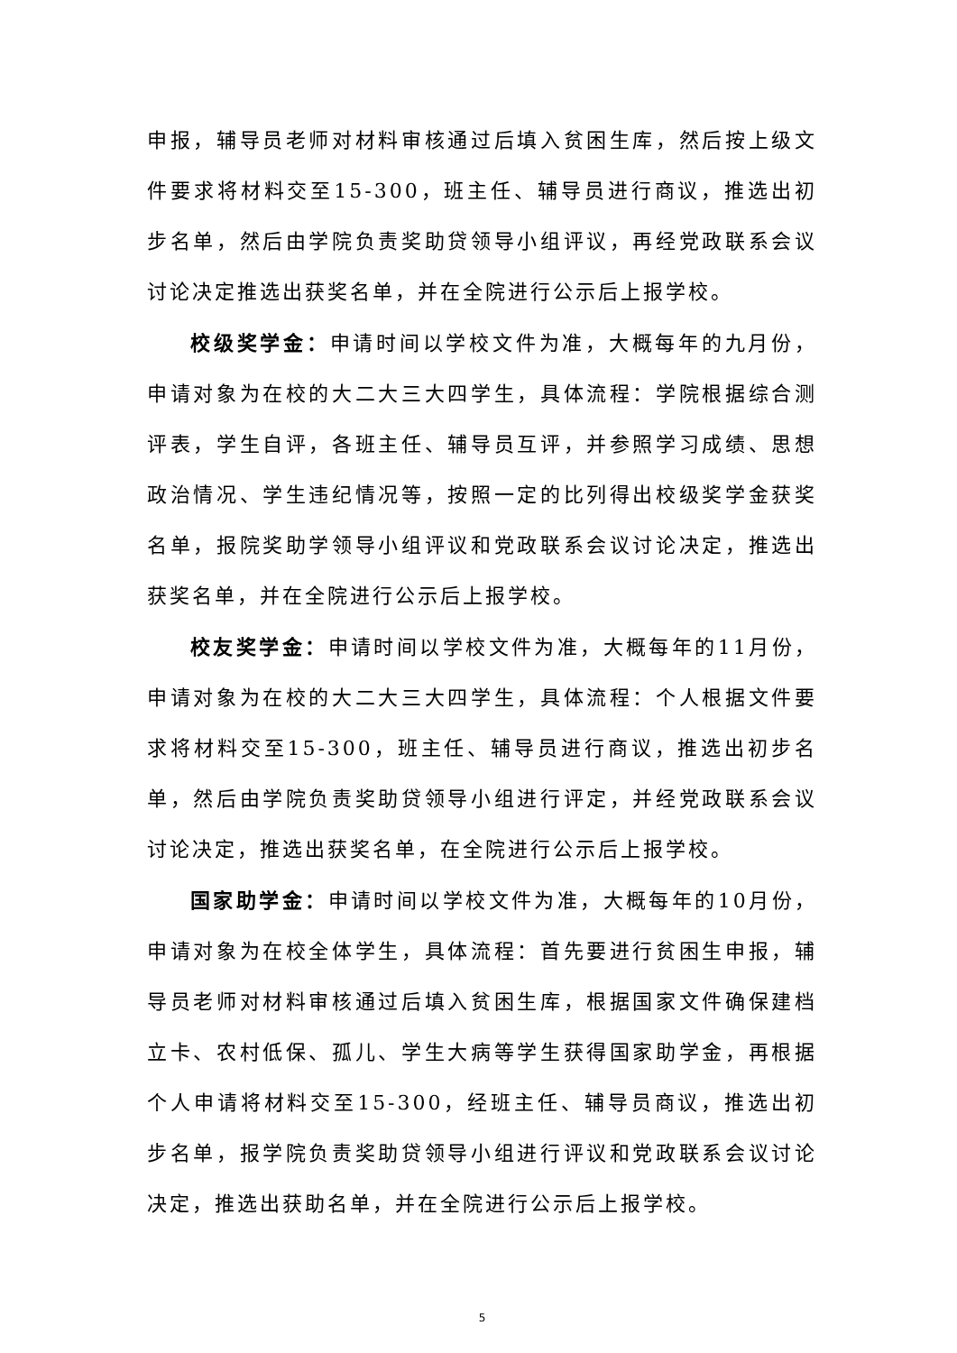申报，辅导员老师对材料审核通过后填入贫困生库，然后按上级文件要求将材料交至15-300，班主任、辅导员进行商议，推选出初步名单，然后由学院负责奖助贷领导小组评议，再经党政联系会议讨论决定推选出获奖名单，并在全院进行公示后上报学校。
校级奖学金：申请时间以学校文件为准，大概每年的九月份，申请对象为在校的大二大三大四学生，具体流程：学院根据综合测评表，学生自评，各班主任、辅导员互评，并参照学习成绩、思想政治情况、学生违纪情况等，按照一定的比列得出校级奖学金获奖名单，报院奖助学领导小组评议和党政联系会议讨论决定，推选出获奖名单，并在全院进行公示后上报学校。
校友奖学金：申请时间以学校文件为准，大概每年的11月份，申请对象为在校的大二大三大四学生，具体流程：个人根据文件要求将材料交至15-300，班主任、辅导员进行商议，推选出初步名单，然后由学院负责奖助贷领导小组进行评定，并经党政联系会议讨论决定，推选出获奖名单，在全院进行公示后上报学校。
国家助学金：申请时间以学校文件为准，大概每年的10月份，申请对象为在校全体学生，具体流程：首先要进行贫困生申报，辅导员老师对材料审核通过后填入贫困生库，根据国家文件确保建档立卡、农村低保、孤儿、学生大病等学生获得国家助学金，再根据个人申请将材料交至15-300，经班主任、辅导员商议，推选出初步名单，报学院负责奖助贷领导小组进行评议和党政联系会议讨论决定，推选出获助名单，并在全院进行公示后上报学校。
5